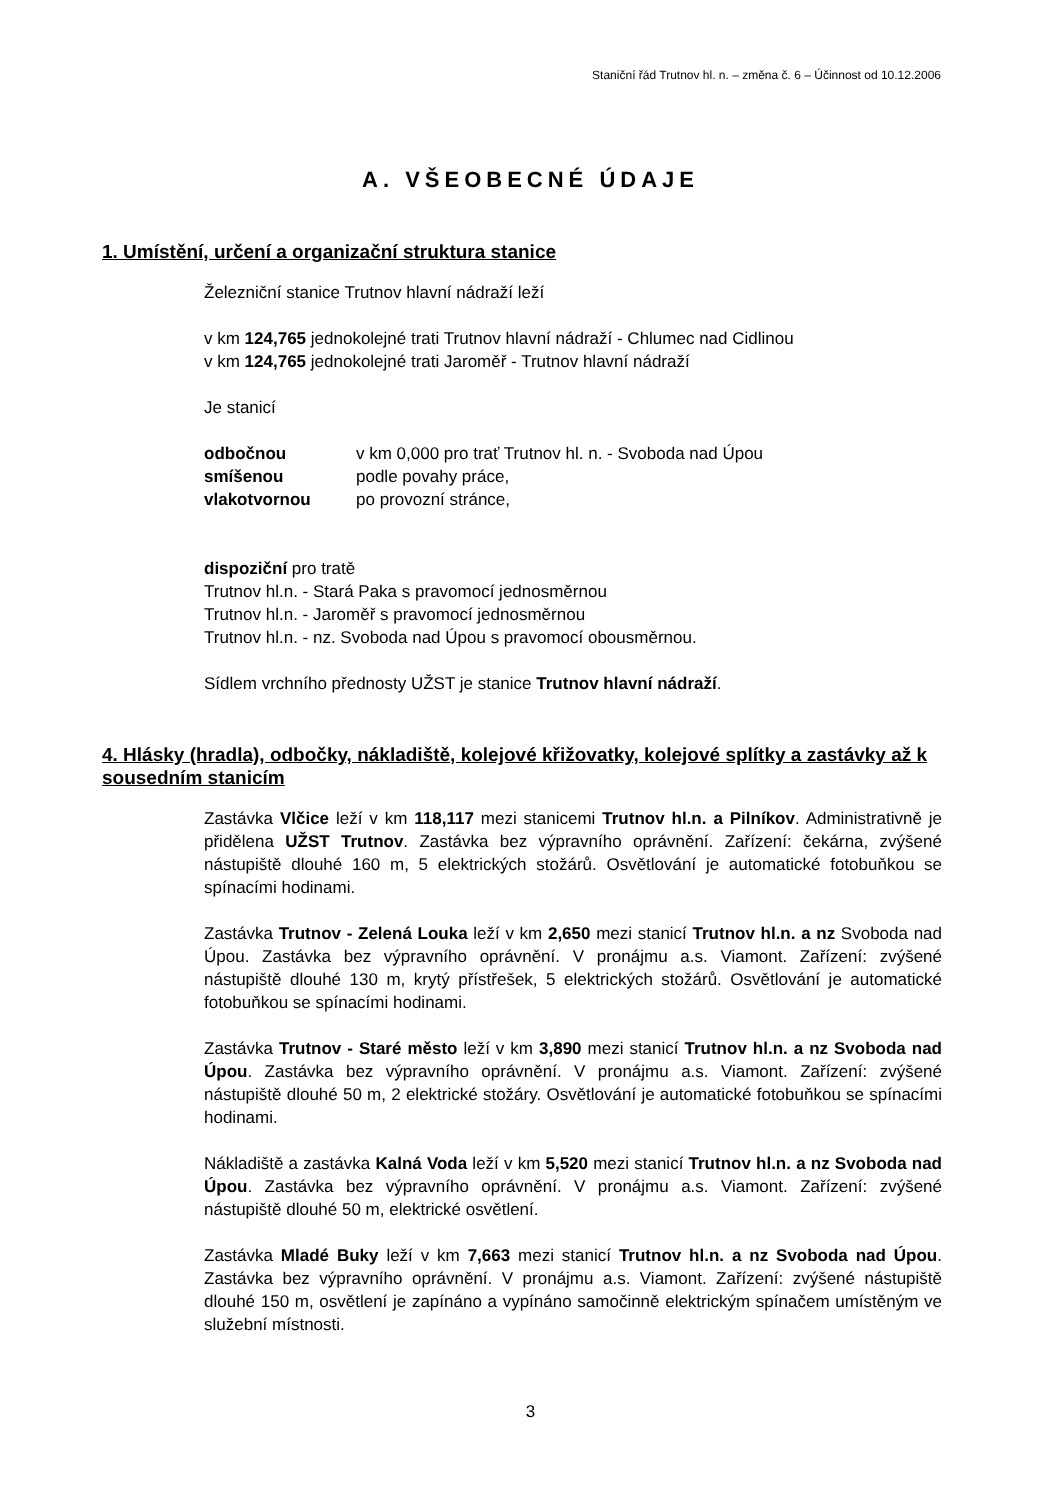Staniční řád Trutnov hl. n. – změna č. 6 – Účinnost od 10.12.2006
A. VŠEOBECNÉ ÚDAJE
1. Umístění, určení a organizační struktura stanice
Železniční stanice Trutnov hlavní nádraží leží
v km 124,765 jednokolejné trati Trutnov hlavní nádraží - Chlumec nad Cidlinou
v km 124,765 jednokolejné trati Jaroměř - Trutnov hlavní nádraží
Je stanicí
| odbočnou | v km 0,000 pro trať Trutnov hl. n. - Svoboda nad Úpou |
| smíšenou | podle povahy práce, |
| vlakotvornou | po provozní stránce, |
dispoziční pro tratě
Trutnov hl.n. - Stará Paka s pravomocí jednosměrnou
Trutnov hl.n. - Jaroměř s pravomocí jednosměrnou
Trutnov hl.n. - nz. Svoboda nad Úpou s pravomocí obousměrnou.
Sídlem vrchního přednosty UŽST je stanice Trutnov hlavní nádraží.
4. Hlásky (hradla), odbočky, nákladiště, kolejové křižovatky, kolejové splítky a zastávky až k sousedním stanicím
Zastávka Vlčice leží v km 118,117 mezi stanicemi Trutnov hl.n. a Pilníkov. Administrativně je přidělena UŽST Trutnov. Zastávka bez výpravního oprávnění. Zařízení: čekárna, zvýšené nástupiště dlouhé 160 m, 5 elektrických stožárů. Osvětlování je automatické fotobuňkou se spínacími hodinami.
Zastávka Trutnov - Zelená Louka leží v km 2,650 mezi stanicí Trutnov hl.n. a nz Svoboda nad Úpou. Zastávka bez výpravního oprávnění. V pronájmu a.s. Viamont. Zařízení: zvýšené nástupiště dlouhé 130 m, krytý přístřešek, 5 elektrických stožárů. Osvětlování je automatické fotobuňkou se spínacími hodinami.
Zastávka Trutnov - Staré město leží v km 3,890 mezi stanicí Trutnov hl.n. a nz Svoboda nad Úpou. Zastávka bez výpravního oprávnění. V pronájmu a.s. Viamont. Zařízení: zvýšené nástupiště dlouhé 50 m, 2 elektrické stožáry. Osvětlování je automatické fotobuňkou se spínacími hodinami.
Nákladiště a zastávka Kalná Voda leží v km 5,520 mezi stanicí Trutnov hl.n. a nz Svoboda nad Úpou. Zastávka bez výpravního oprávnění. V pronájmu a.s. Viamont. Zařízení: zvýšené nástupiště dlouhé 50 m, elektrické osvětlení.
Zastávka Mladé Buky leží v km 7,663 mezi stanicí Trutnov hl.n. a nz Svoboda nad Úpou. Zastávka bez výpravního oprávnění. V pronájmu a.s. Viamont. Zařízení: zvýšené nástupiště dlouhé 150 m, osvětlení je zapínáno a vypínáno samočinně elektrickým spínačem umístěným ve služební místnosti.
3